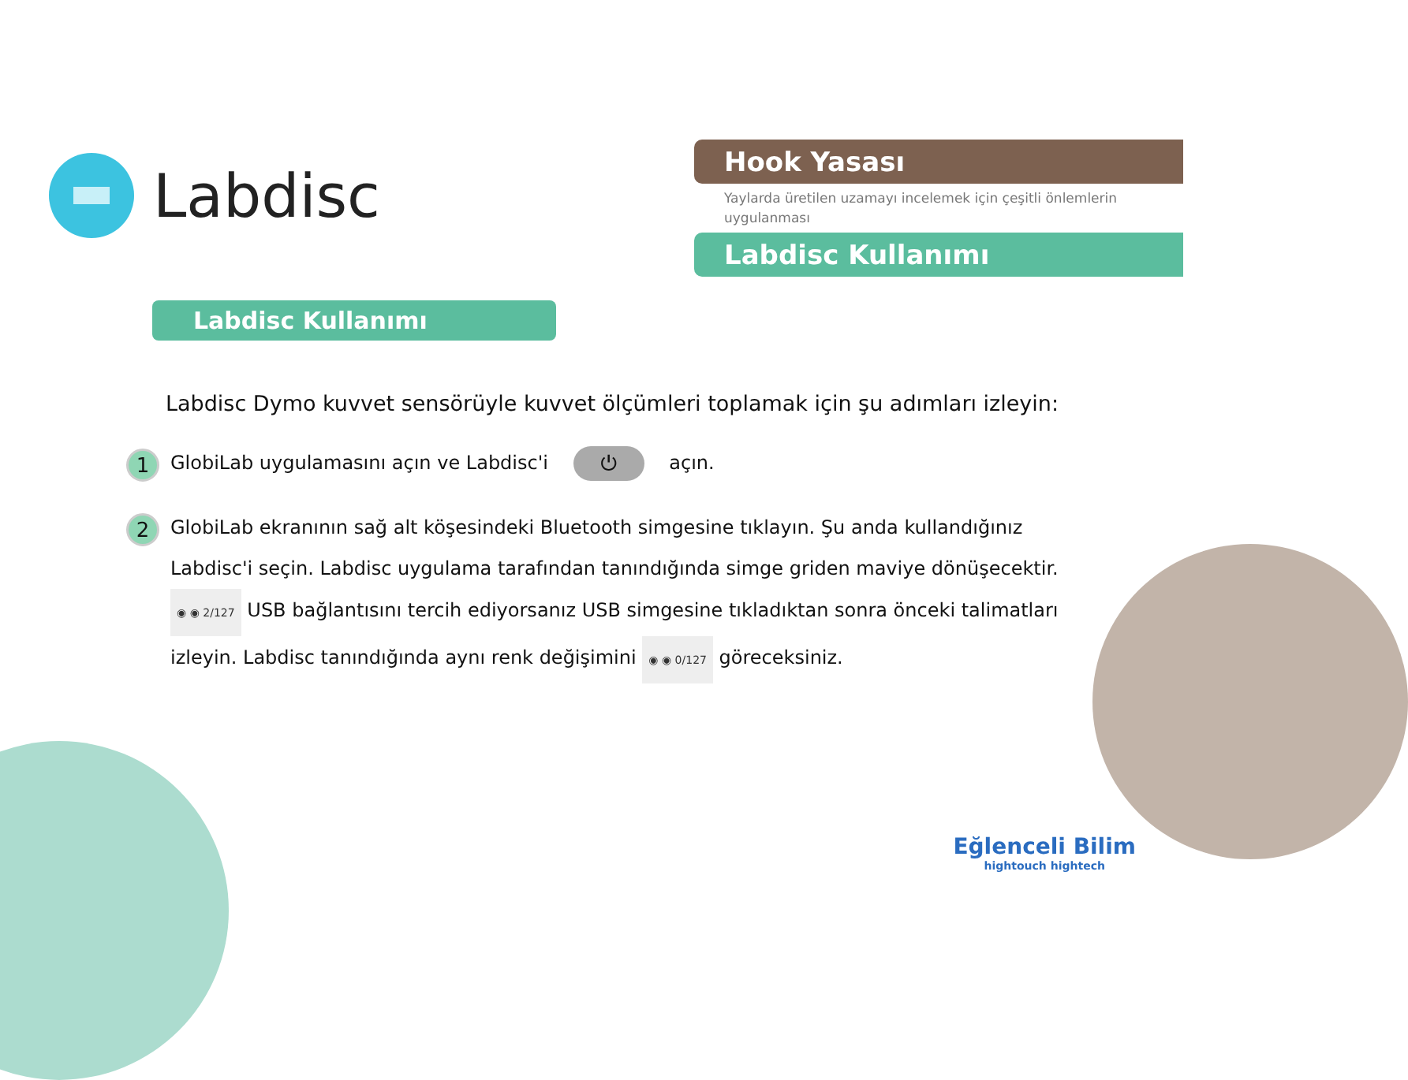Labdisc
Hook Yasası
Yaylarda üretilen uzamayı incelemek için çeşitli önlemlerin uygulanması
Labdisc Kullanımı
Labdisc Kullanımı
Labdisc Dymo kuvvet sensörüyle kuvvet ölçümleri toplamak için şu adımları izleyin:
1
GlobiLab uygulamasını açın ve Labdisc'i ⏻ açın.
2
GlobiLab ekranının sağ alt köşesindeki Bluetooth simgesine tıklayın. Şu anda kullandığınız Labdisc'i seçin. Labdisc uygulama tarafından tanındığında simge griden maviye dönüşecektir. ◉ ◉ 2/127 USB bağlantısını tercih ediyorsanız USB simgesine tıkladıktan sonra önceki talimatları izleyin. Labdisc tanındığında aynı renk değişimini ◉ ◉ 0/127 göreceksiniz.
Eğlenceli Bilim
hightouch hightech